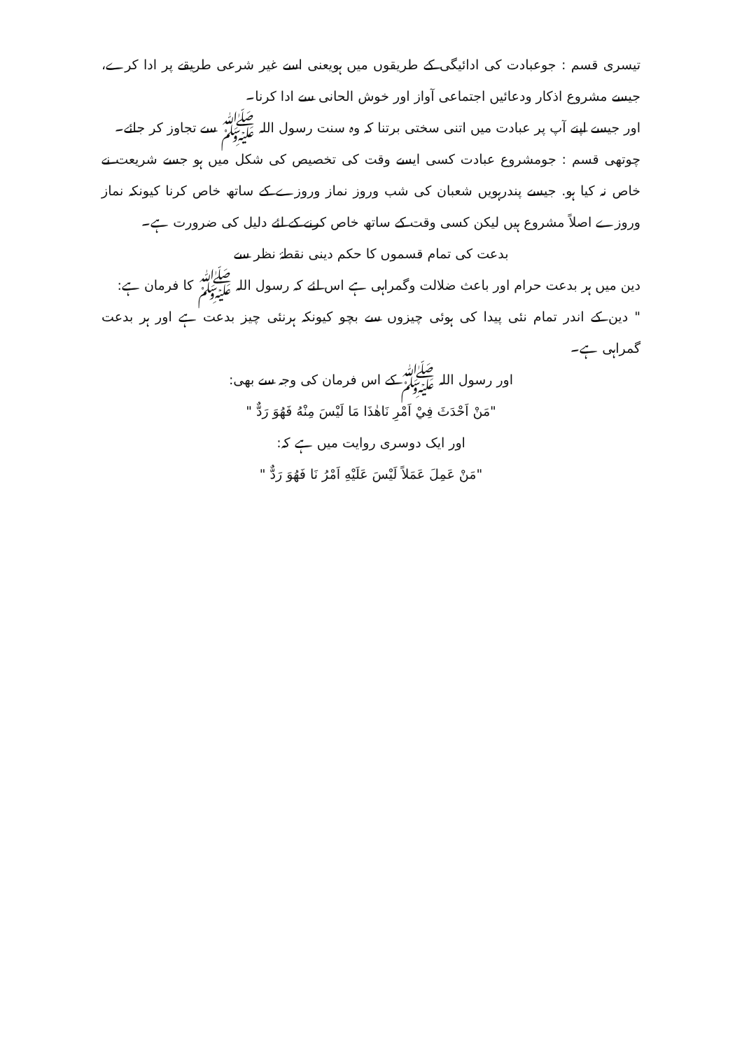تیسری قسم : جوعبادت کی ادائیگی کے طریقوں میں ہویعنی اسے غیر شرعی طریقے پر ادا کرے، جیسے مشروع اذکار ودعائیں اجتماعی آواز اور خوش الحانی سے ادا کرنا۔
اور جیسے اپنے آپ پر عبادت میں اتنی سختی برتنا کہ وہ سنت رسول اللہ ﷺ سے تجاوز کر جائے۔
چوتھی قسم : جومشروع عبادت کسی ایسے وقت کی تخصیص کی شکل میں ہو جسے شریعت نے خاص نہ کیا ہو. جیسے پندرہویں شعبان کی شب وروز نماز وروزے کے ساتھ خاص کرنا کیونکہ نماز وروزے اصلاً مشروع ہیں لیکن کسی وقت کے ساتھ خاص کرنے کے لئے دلیل کی ضرورت ہے۔
بدعت کی تمام قسموں کا حکم دینی نقطۂ نظر سے
دین میں ہر بدعت حرام اور باعث ضلالت وگمراہی ہے اس لئے کہ رسول اللہ ﷺ کا فرمان ہے:
" دین کے اندر تمام نئی پیدا کی ہوئی چیزوں سے بچو کیونکہ ہرنئی چیز بدعت ہے اور ہر بدعت گمراہی ہے۔
اور رسول اللہ ﷺ کے اس فرمان کی وجہ سے بھی:
"مَنْ اَحْدَثَ فِيْ اَمْرِ نَاهٰذَا مَا لَيْسَ مِنْهُ فَهُوَ رَدٌّ "
اور ایک دوسری روایت میں ہے کہ:
"مَنْ عَمِلَ عَمَلاً لَيْسَ عَلَيْهِ اَمْرُ نَا فَهُوَ رَدٌّ "